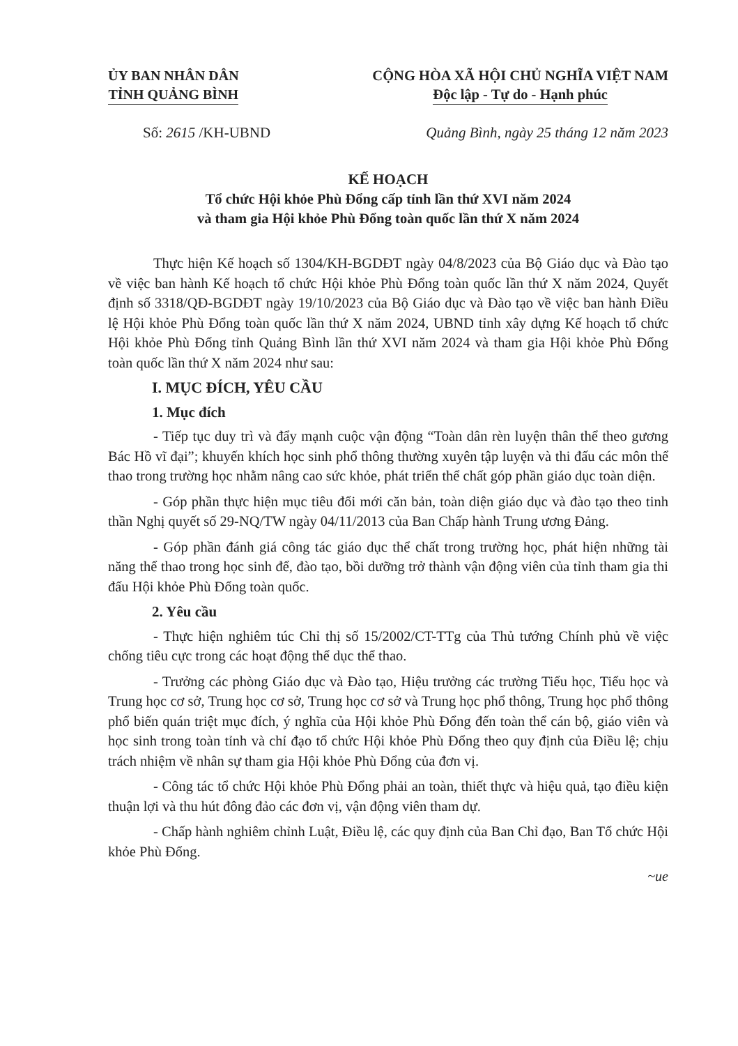ỦY BAN NHÂN DÂN
TỈNH QUẢNG BÌNH
CỘNG HÒA XÃ HỘI CHỦ NGHĨA VIỆT NAM
Độc lập - Tự do - Hạnh phúc
Số: 2615 /KH-UBND Quảng Bình, ngày 25 tháng 12 năm 2023
KẾ HOẠCH
Tổ chức Hội khỏe Phù Đổng cấp tỉnh lần thứ XVI năm 2024
và tham gia Hội khỏe Phù Đổng toàn quốc lần thứ X năm 2024
Thực hiện Kế hoạch số 1304/KH-BGDĐT ngày 04/8/2023 của Bộ Giáo dục và Đào tạo về việc ban hành Kế hoạch tổ chức Hội khỏe Phù Đổng toàn quốc lần thứ X năm 2024, Quyết định số 3318/QĐ-BGDĐT ngày 19/10/2023 của Bộ Giáo dục và Đào tạo về việc ban hành Điều lệ Hội khỏe Phù Đổng toàn quốc lần thứ X năm 2024, UBND tỉnh xây dựng Kế hoạch tổ chức Hội khỏe Phù Đổng tỉnh Quảng Bình lần thứ XVI năm 2024 và tham gia Hội khỏe Phù Đổng toàn quốc lần thứ X năm 2024 như sau:
I. MỤC ĐÍCH, YÊU CẦU
1. Mục đích
- Tiếp tục duy trì và đẩy mạnh cuộc vận động “Toàn dân rèn luyện thân thể theo gương Bác Hồ vĩ đại”; khuyến khích học sinh phổ thông thường xuyên tập luyện và thi đấu các môn thể thao trong trường học nhằm nâng cao sức khỏe, phát triển thể chất góp phần giáo dục toàn diện.
- Góp phần thực hiện mục tiêu đổi mới căn bản, toàn diện giáo dục và đào tạo theo tinh thần Nghị quyết số 29-NQ/TW ngày 04/11/2013 của Ban Chấp hành Trung ương Đảng.
- Góp phần đánh giá công tác giáo dục thể chất trong trường học, phát hiện những tài năng thể thao trong học sinh để, đào tạo, bồi dưỡng trở thành vận động viên của tỉnh tham gia thi đấu Hội khỏe Phù Đổng toàn quốc.
2. Yêu cầu
- Thực hiện nghiêm túc Chỉ thị số 15/2002/CT-TTg của Thủ tướng Chính phủ về việc chống tiêu cực trong các hoạt động thể dục thể thao.
- Trưởng các phòng Giáo dục và Đào tạo, Hiệu trưởng các trường Tiểu học, Tiểu học và Trung học cơ sở, Trung học cơ sở, Trung học cơ sở và Trung học phổ thông, Trung học phổ thông phổ biến quán triệt mục đích, ý nghĩa của Hội khỏe Phù Đổng đến toàn thể cán bộ, giáo viên và học sinh trong toàn tỉnh và chỉ đạo tổ chức Hội khỏe Phù Đổng theo quy định của Điều lệ; chịu trách nhiệm về nhân sự tham gia Hội khỏe Phù Đổng của đơn vị.
- Công tác tổ chức Hội khỏe Phù Đổng phải an toàn, thiết thực và hiệu quả, tạo điều kiện thuận lợi và thu hút đông đảo các đơn vị, vận động viên tham dự.
- Chấp hành nghiêm chỉnh Luật, Điều lệ, các quy định của Ban Chỉ đạo, Ban Tổ chức Hội khỏe Phù Đổng.
~ue